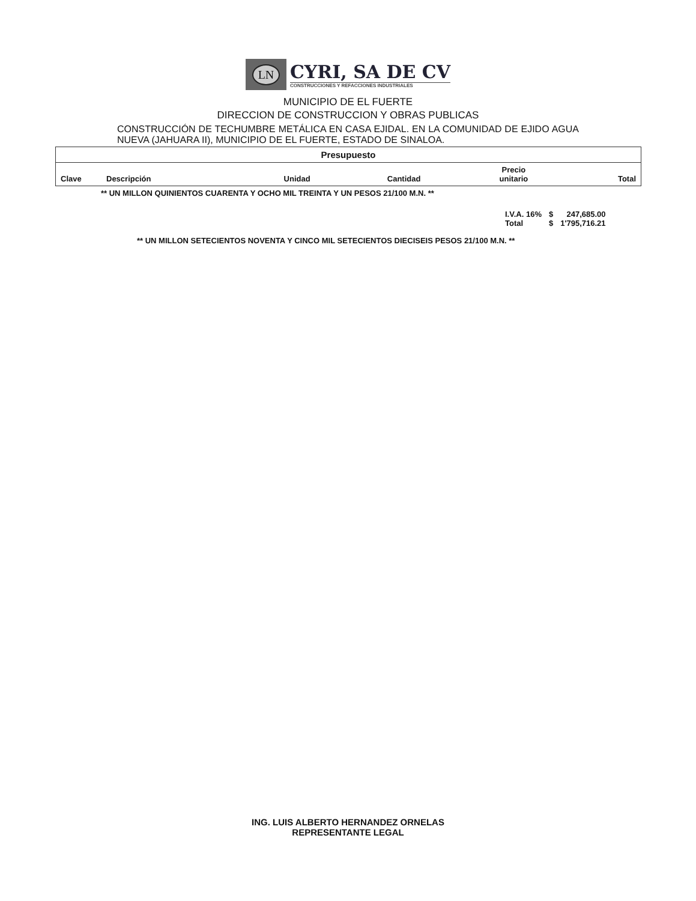LN
CYRI, SA DE CV
CONSTRUCCIONES Y REFACCIONES INDUSTRIALES
MUNICIPIO DE EL FUERTE
DIRECCION DE CONSTRUCCION Y OBRAS PUBLICAS
CONSTRUCCIÓN DE TECHUMBRE METÁLICA EN CASA EJIDAL. EN LA COMUNIDAD DE EJIDO AGUA NUEVA (JAHUARA II), MUNICIPIO DE EL FUERTE, ESTADO DE SINALOA.
| Presupuesto | | | | | |
| --- | --- | --- | --- | --- | --- |
| Clave | Descripción | Unidad | Cantidad | Precio unitario | Total |
** UN MILLON QUINIENTOS CUARENTA Y OCHO MIL TREINTA Y UN PESOS 21/100 M.N. **
| I.V.A. 16% | $ | 247,685.00 |
| Total | $ | 1'795,716.21 |
** UN MILLON SETECIENTOS NOVENTA Y CINCO MIL SETECIENTOS DIECISEIS PESOS 21/100 M.N. **
ING. LUIS ALBERTO HERNANDEZ ORNELAS
REPRESENTANTE LEGAL